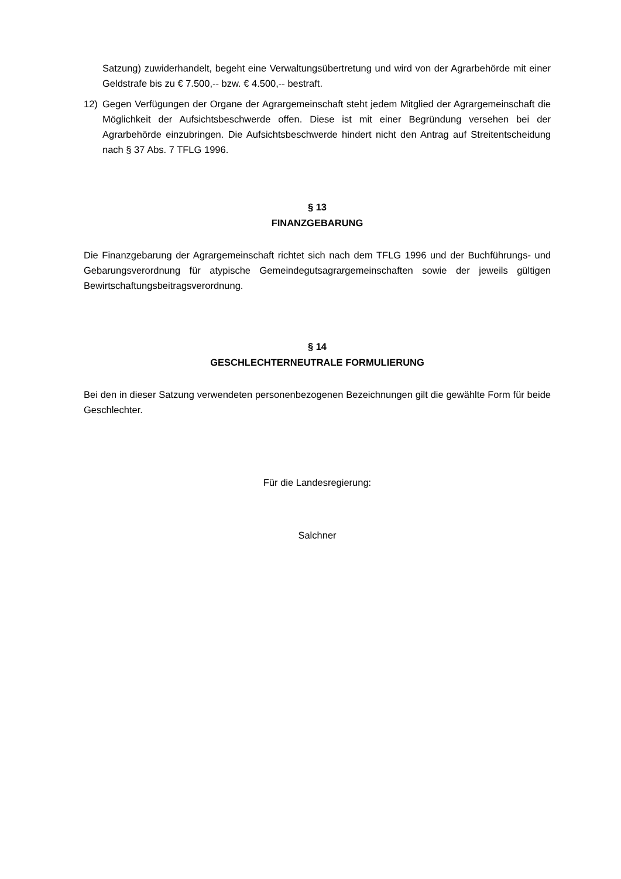Satzung) zuwiderhandelt, begeht eine Verwaltungsübertretung und wird von der Agrarbehörde mit einer Geldstrafe bis zu € 7.500,-- bzw. € 4.500,-- bestraft.
12) Gegen Verfügungen der Organe der Agrargemeinschaft steht jedem Mitglied der Agrargemeinschaft die Möglichkeit der Aufsichtsbeschwerde offen. Diese ist mit einer Begründung versehen bei der Agrarbehörde einzubringen. Die Aufsichtsbeschwerde hindert nicht den Antrag auf Streitentscheidung nach § 37 Abs. 7 TFLG 1996.
§ 13
FINANZGEBARUNG
Die Finanzgebarung der Agrargemeinschaft richtet sich nach dem TFLG 1996 und der Buchführungs- und Gebarungsverordnung für atypische Gemeindegutsagrargemeinschaften sowie der jeweils gültigen Bewirtschaftungsbeitragsverordnung.
§ 14
GESCHLECHTERNEUTRALE FORMULIERUNG
Bei den in dieser Satzung verwendeten personenbezogenen Bezeichnungen gilt die gewählte Form für beide Geschlechter.
Für die Landesregierung:
Salchner